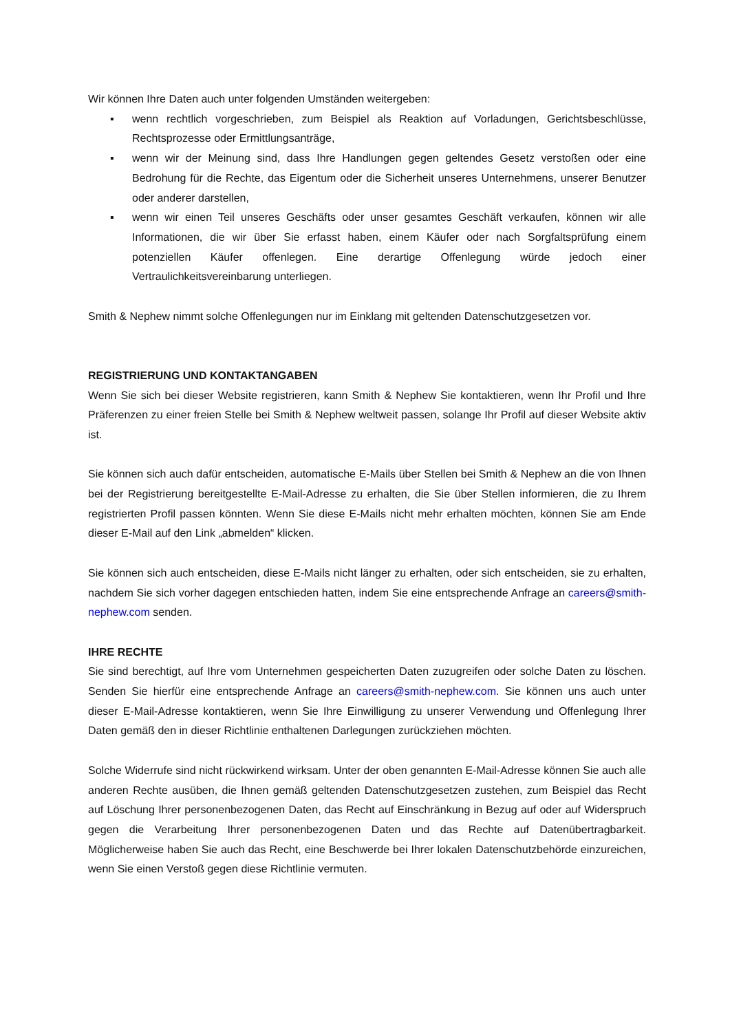Wir können Ihre Daten auch unter folgenden Umständen weitergeben:
▪ wenn rechtlich vorgeschrieben, zum Beispiel als Reaktion auf Vorladungen, Gerichtsbeschlüsse, Rechtsprozesse oder Ermittlungsanträge,
▪ wenn wir der Meinung sind, dass Ihre Handlungen gegen geltendes Gesetz verstoßen oder eine Bedrohung für die Rechte, das Eigentum oder die Sicherheit unseres Unternehmens, unserer Benutzer oder anderer darstellen,
▪ wenn wir einen Teil unseres Geschäfts oder unser gesamtes Geschäft verkaufen, können wir alle Informationen, die wir über Sie erfasst haben, einem Käufer oder nach Sorgfaltsprüfung einem potenziellen Käufer offenlegen. Eine derartige Offenlegung würde jedoch einer Vertraulichkeitsvereinbarung unterliegen.
Smith & Nephew nimmt solche Offenlegungen nur im Einklang mit geltenden Datenschutzgesetzen vor.
REGISTRIERUNG UND KONTAKTANGABEN
Wenn Sie sich bei dieser Website registrieren, kann Smith & Nephew Sie kontaktieren, wenn Ihr Profil und Ihre Präferenzen zu einer freien Stelle bei Smith & Nephew weltweit passen, solange Ihr Profil auf dieser Website aktiv ist.
Sie können sich auch dafür entscheiden, automatische E-Mails über Stellen bei Smith & Nephew an die von Ihnen bei der Registrierung bereitgestellte E-Mail-Adresse zu erhalten, die Sie über Stellen informieren, die zu Ihrem registrierten Profil passen könnten. Wenn Sie diese E-Mails nicht mehr erhalten möchten, können Sie am Ende dieser E-Mail auf den Link „abmelden“ klicken.
Sie können sich auch entscheiden, diese E-Mails nicht länger zu erhalten, oder sich entscheiden, sie zu erhalten, nachdem Sie sich vorher dagegen entschieden hatten, indem Sie eine entsprechende Anfrage an careers@smith-nephew.com senden.
IHRE RECHTE
Sie sind berechtigt, auf Ihre vom Unternehmen gespeicherten Daten zuzugreifen oder solche Daten zu löschen. Senden Sie hierfür eine entsprechende Anfrage an careers@smith-nephew.com. Sie können uns auch unter dieser E-Mail-Adresse kontaktieren, wenn Sie Ihre Einwilligung zu unserer Verwendung und Offenlegung Ihrer Daten gemäß den in dieser Richtlinie enthaltenen Darlegungen zurückziehen möchten.
Solche Widerrufe sind nicht rückwirkend wirksam. Unter der oben genannten E-Mail-Adresse können Sie auch alle anderen Rechte ausüben, die Ihnen gemäß geltenden Datenschutzgesetzen zustehen, zum Beispiel das Recht auf Löschung Ihrer personenbezogenen Daten, das Recht auf Einschränkung in Bezug auf oder auf Widerspruch gegen die Verarbeitung Ihrer personenbezogenen Daten und das Rechte auf Datenübertragbarkeit. Möglicherweise haben Sie auch das Recht, eine Beschwerde bei Ihrer lokalen Datenschutzbehörde einzureichen, wenn Sie einen Verstoß gegen diese Richtlinie vermuten.